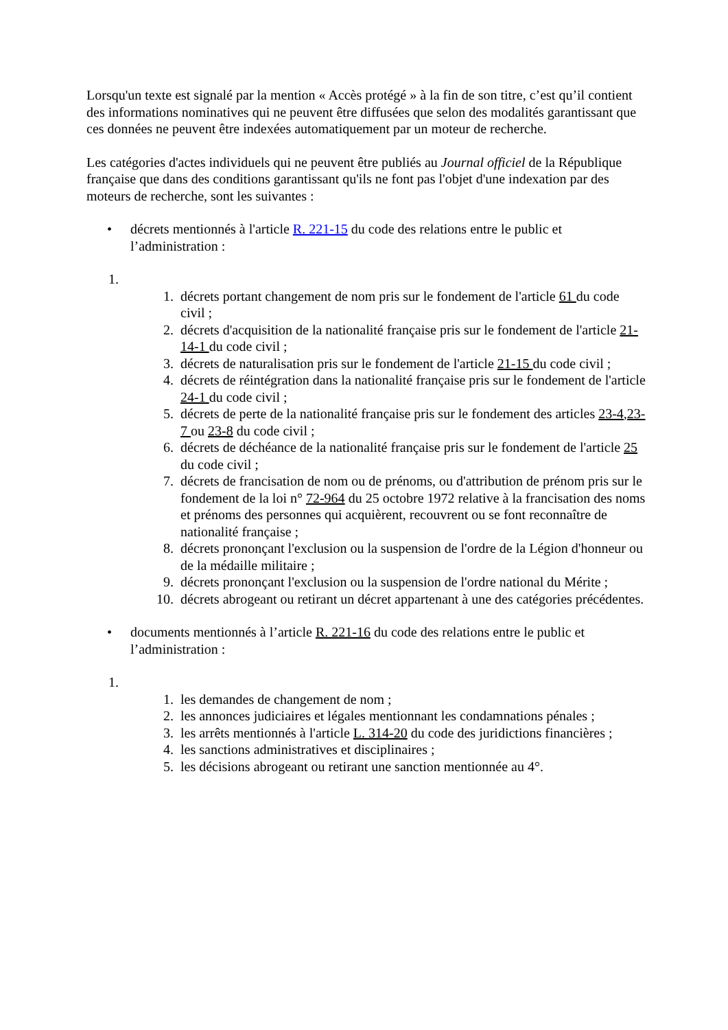Lorsqu'un texte est signalé par la mention « Accès protégé » à la fin de son titre, c’est qu’il contient des informations nominatives qui ne peuvent être diffusées que selon des modalités garantissant que ces données ne peuvent être indexées automatiquement par un moteur de recherche.
Les catégories d'actes individuels qui ne peuvent être publiés au Journal officiel de la République française que dans des conditions garantissant qu'ils ne font pas l'objet d'une indexation par des moteurs de recherche, sont les suivantes :
• décrets mentionnés à l'article R. 221-15 du code des relations entre le public et l’administration :
1.
1. décrets portant changement de nom pris sur le fondement de l'article 61 du code civil ;
2. décrets d'acquisition de la nationalité française pris sur le fondement de l'article 21-14-1 du code civil ;
3. décrets de naturalisation pris sur le fondement de l'article 21-15 du code civil ;
4. décrets de réintégration dans la nationalité française pris sur le fondement de l'article 24-1 du code civil ;
5. décrets de perte de la nationalité française pris sur le fondement des articles 23-4,23-7 ou 23-8 du code civil ;
6. décrets de déchéance de la nationalité française pris sur le fondement de l'article 25 du code civil ;
7. décrets de francisation de nom ou de prénoms, ou d'attribution de prénom pris sur le fondement de la loi n° 72-964 du 25 octobre 1972 relative à la francisation des noms et prénoms des personnes qui acquièrent, recouvrent ou se font reconnaître de nationalité française ;
8. décrets prononçant l'exclusion ou la suspension de l'ordre de la Légion d'honneur ou de la médaille militaire ;
9. décrets prononçant l'exclusion ou la suspension de l'ordre national du Mérite ;
10. décrets abrogeant ou retirant un décret appartenant à une des catégories précédentes.
• documents mentionnés à l’article R. 221-16 du code des relations entre le public et l’administration :
1.
1. les demandes de changement de nom ;
2. les annonces judiciaires et légales mentionnant les condamnations pénales ;
3. les arrêts mentionnés à l'article L. 314-20 du code des juridictions financières ;
4. les sanctions administratives et disciplinaires ;
5. les décisions abrogeant ou retirant une sanction mentionnée au 4°.